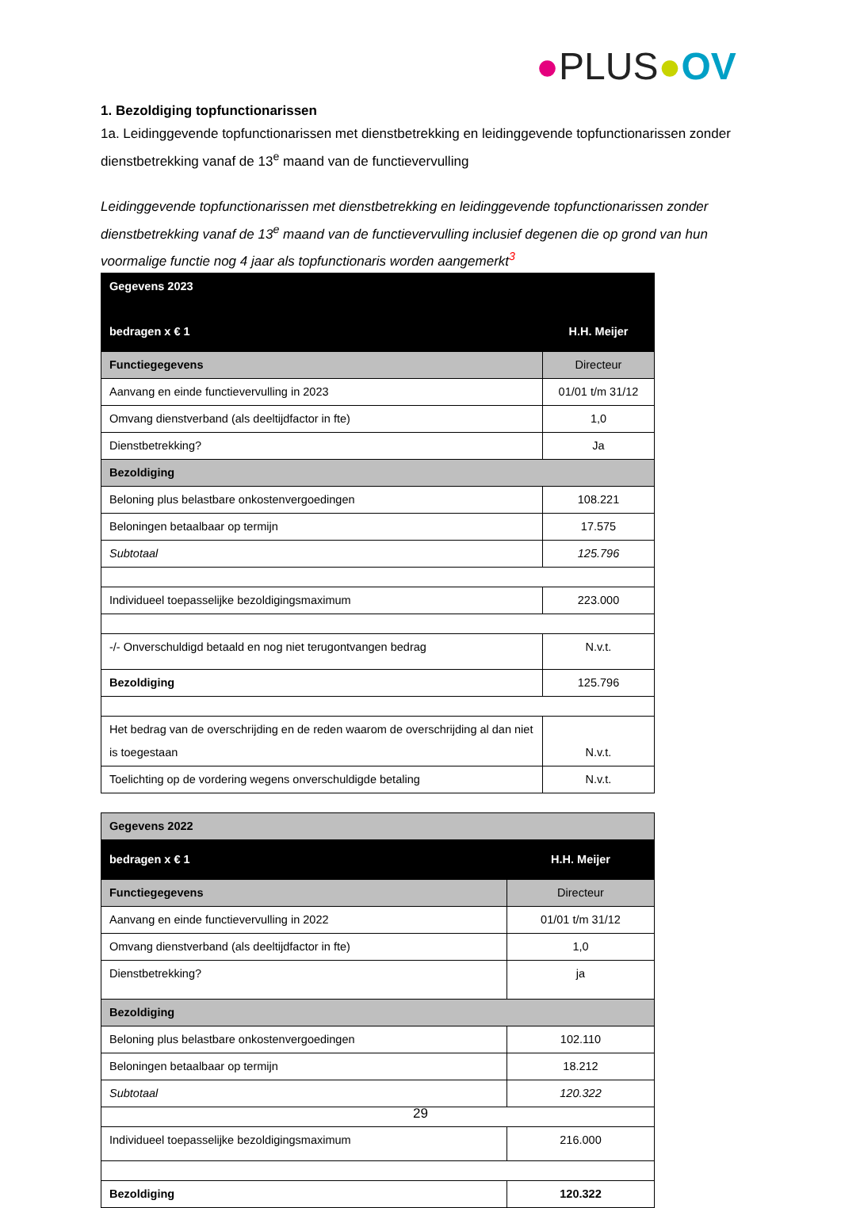●PLUS●OV
1. Bezoldiging topfunctionarissen
1a. Leidinggevende topfunctionarissen met dienstbetrekking en leidinggevende topfunctionarissen zonder dienstbetrekking vanaf de 13<sup>e</sup> maand van de functievervulling
Leidinggevende topfunctionarissen met dienstbetrekking en leidinggevende topfunctionarissen zonder dienstbetrekking vanaf de 13<sup>e</sup> maand van de functievervulling inclusief degenen die op grond van hun voormalige functie nog 4 jaar als topfunctionaris worden aangemerkt<sup>3</sup>
| Gegevens 2023 | |
| bedragen x € 1 | H.H. Meijer |
| Functiegegevens | Directeur |
| Aanvang en einde functievervulling in 2023 | 01/01 t/m 31/12 |
| Omvang dienstverband (als deeltijdfactor in fte) | 1,0 |
| Dienstbetrekking? | Ja |
| Bezoldiging | |
| Beloning plus belastbare onkostenvergoedingen | 108.221 |
| Beloningen betaalbaar op termijn | 17.575 |
| Subtotaal | 125.796 |
| Individueel toepasselijke bezoldigingsmaximum | 223.000 |
| -/- Onverschuldigd betaald en nog niet terugontvangen bedrag | N.v.t. |
| Bezoldiging | 125.796 |
| Het bedrag van de overschrijding en de reden waarom de overschrijding al dan niet is toegestaan | N.v.t. |
| Toelichting op de vordering wegens onverschuldigde betaling | N.v.t. |
| Gegevens 2022 | |
| bedragen x € 1 | H.H. Meijer |
| Functiegegevens | Directeur |
| Aanvang en einde functievervulling in 2022 | 01/01 t/m 31/12 |
| Omvang dienstverband (als deeltijdfactor in fte) | 1,0 |
| Dienstbetrekking? | ja |
| Bezoldiging | |
| Beloning plus belastbare onkostenvergoedingen | 102.110 |
| Beloningen betaalbaar op termijn | 18.212 |
| Subtotaal | 120.322 |
| Individueel toepasselijke bezoldigingsmaximum | 216.000 |
| Bezoldiging | 120.322 |
29